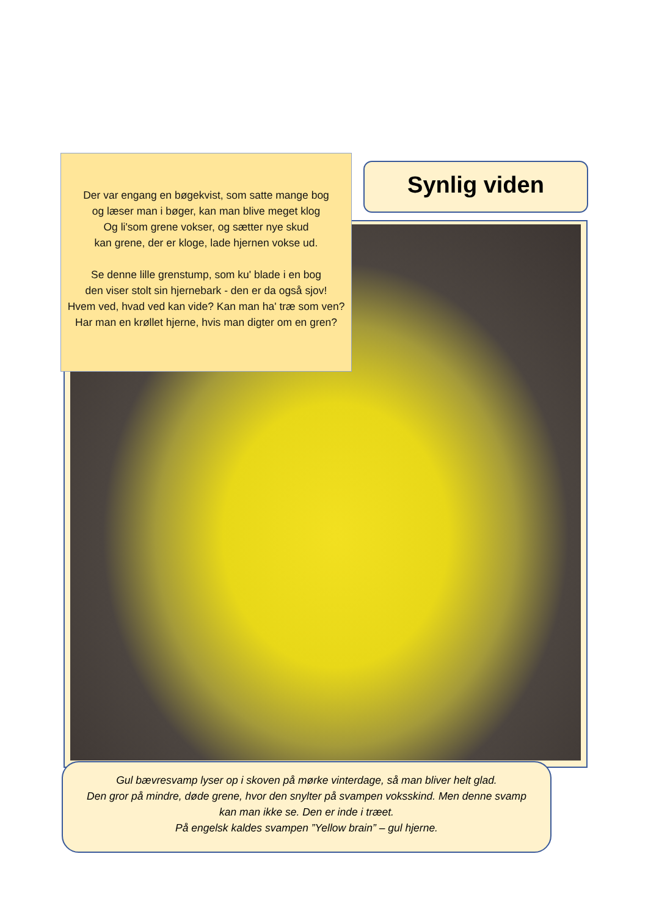Der var engang en bøgekvist, som satte mange bog
og læser man i bøger, kan man blive meget klog
Og li'som grene vokser, og sætter nye skud
kan grene, der er kloge, lade hjernen vokse ud.
Se denne lille grenstump, som ku' blade i en bog
den viser stolt sin hjernebark - den er da også sjov!
Hvem ved, hvad ved kan vide? Kan man ha' træ som ven?
Har man en krøllet hjerne, hvis man digter om en gren?
Synlig viden
Gul bævresvamp lyser op i skoven på mørke vinterdage, så man bliver helt glad.
Den gror på mindre, døde grene, hvor den snylter på svampen voksskind. Men denne svamp kan man ikke se. Den er inde i træet.
På engelsk kaldes svampen ”Yellow brain” – gul hjerne.